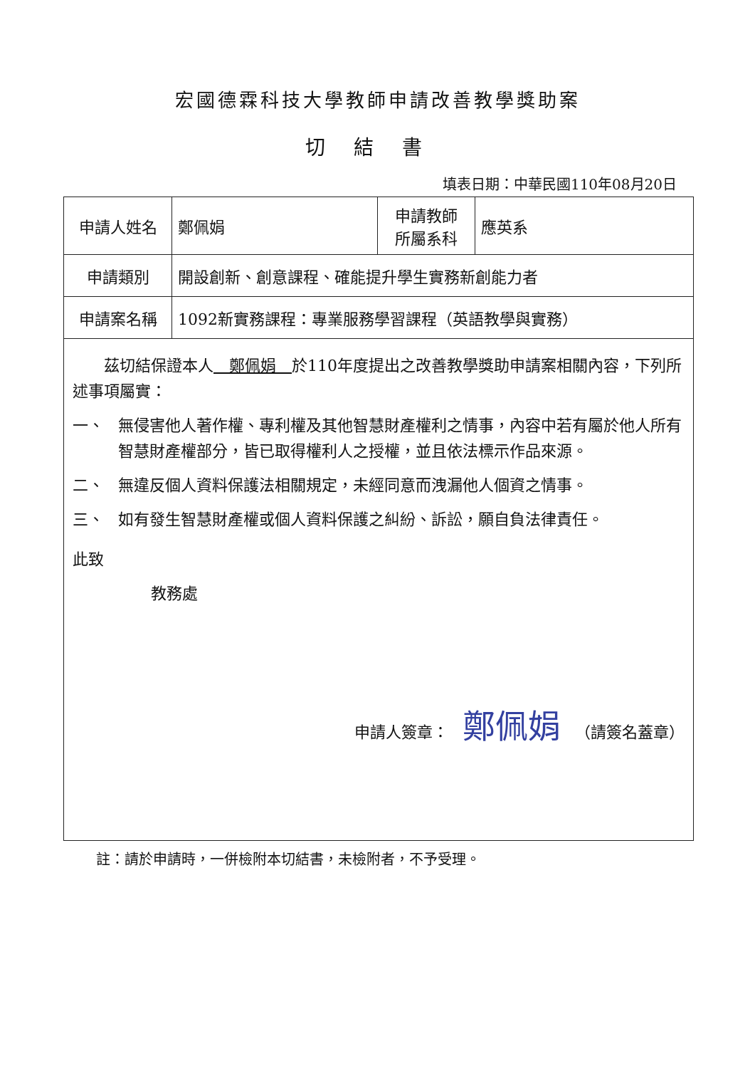宏國德霖科技大學教師申請改善教學獎助案
切結書
填表日期：中華民國110年08月20日
| 申請人姓名 | 鄭佩娟 | 申請教師 所屬系科 | 應英系 |
| 申請類別 | 開設創新、創意課程、確能提升學生實務新創能力者 | | |
| 申請案名稱 | 1092新實務課程：專業服務學習課程（英語教學與實務） | | |
　　茲切結保證本人　鄭佩娟　於110年度提出之改善教學獎助申請案相關內容，下列所述事項屬實：
一、 無侵害他人著作權、專利權及其他智慧財產權利之情事，內容中若有屬於他人所有智慧財產權部分，皆已取得權利人之授權，並且依法標示作品來源。
二、 無違反個人資料保護法相關規定，未經同意而洩漏他人個資之情事。
三、 如有發生智慧財產權或個人資料保護之糾紛、訴訟，願自負法律責任。
此致
教務處
申請人簽章： 鄭佩娟 （請簽名蓋章）
註：請於申請時，一併檢附本切結書，未檢附者，不予受理。